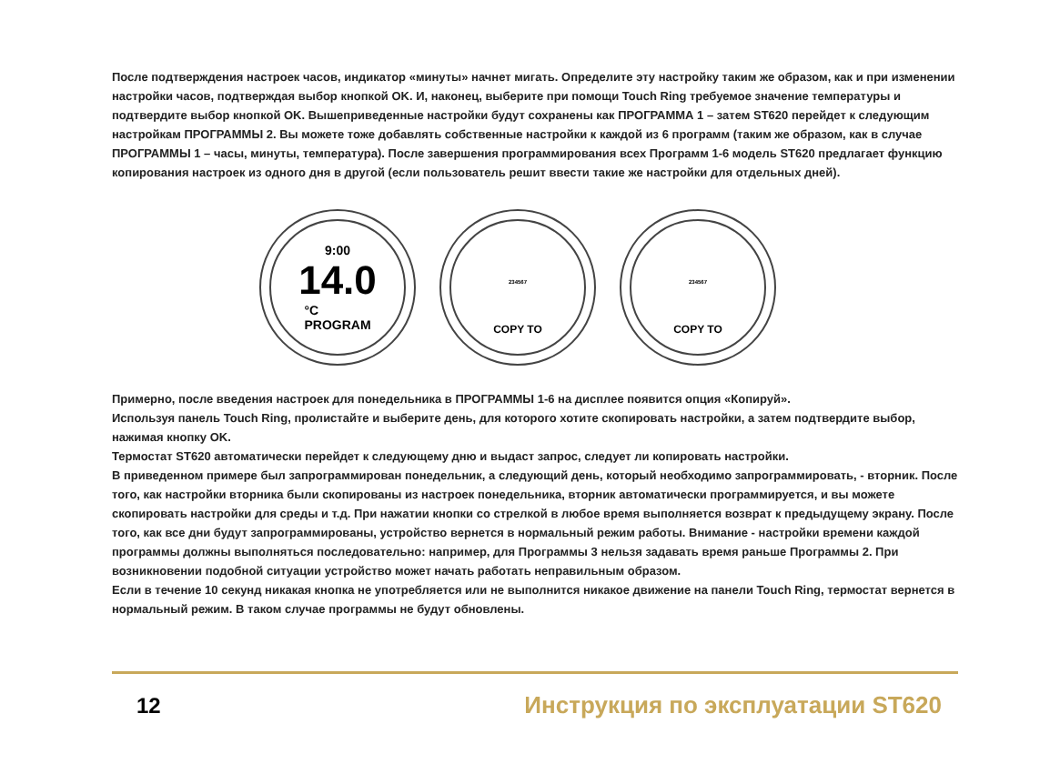После подтверждения настроек часов, индикатор «минуты» начнет мигать. Определите эту настройку таким же образом, как и при изменении настройки часов, подтверждая выбор кнопкой OK. И, наконец, выберите при помощи Touch Ring требуемое значение температуры и подтвердите выбор кнопкой OK. Вышеприведенные настройки будут сохранены как ПРОГРАММА 1 – затем ST620 перейдет к следующим настройкам ПРОГРАММЫ 2. Вы можете тоже добавлять собственные настройки к каждой из 6 программ (таким же образом, как в случае ПРОГРАММЫ 1 – часы, минуты, температура). После завершения программирования всех Программ 1-6 модель ST620 предлагает функцию копирования настроек из одного дня в другой (если пользователь решит ввести такие же настройки для отдельных дней).
9:00
14.0
°C
PROGRAM
234567
COPY TO
234567
COPY TO
Примерно, после введения настроек для понедельника в ПРОГРАММЫ 1-6 на дисплее появится опция «Копируй».
Используя панель Touch Ring, пролистайте и выберите день, для которого хотите скопировать настройки, а затем подтвердите выбор, нажимая кнопку OK.
Термостат ST620 автоматически перейдет к следующему дню и выдаст запрос, следует ли копировать настройки.
В приведенном примере был запрограммирован понедельник, а следующий день, который необходимо запрограммировать, - вторник. После того, как настройки вторника были скопированы из настроек понедельника, вторник автоматически программируется, и вы можете скопировать настройки для среды и т.д. При нажатии кнопки со стрелкой в любое время выполняется возврат к предыдущему экрану. После того, как все дни будут запрограммированы, устройство вернется в нормальный режим работы. Внимание - настройки времени каждой программы должны выполняться последовательно: например, для Программы 3 нельзя задавать время раньше Программы 2. При возникновении подобной ситуации устройство может начать работать неправильным образом.
Если в течение 10 секунд никакая кнопка не употребляется или не выполнится никакое движение на панели Touch Ring, термостат вернется в нормальный режим. В таком случае программы не будут обновлены.
12 Инструкция по эксплуатации ST620